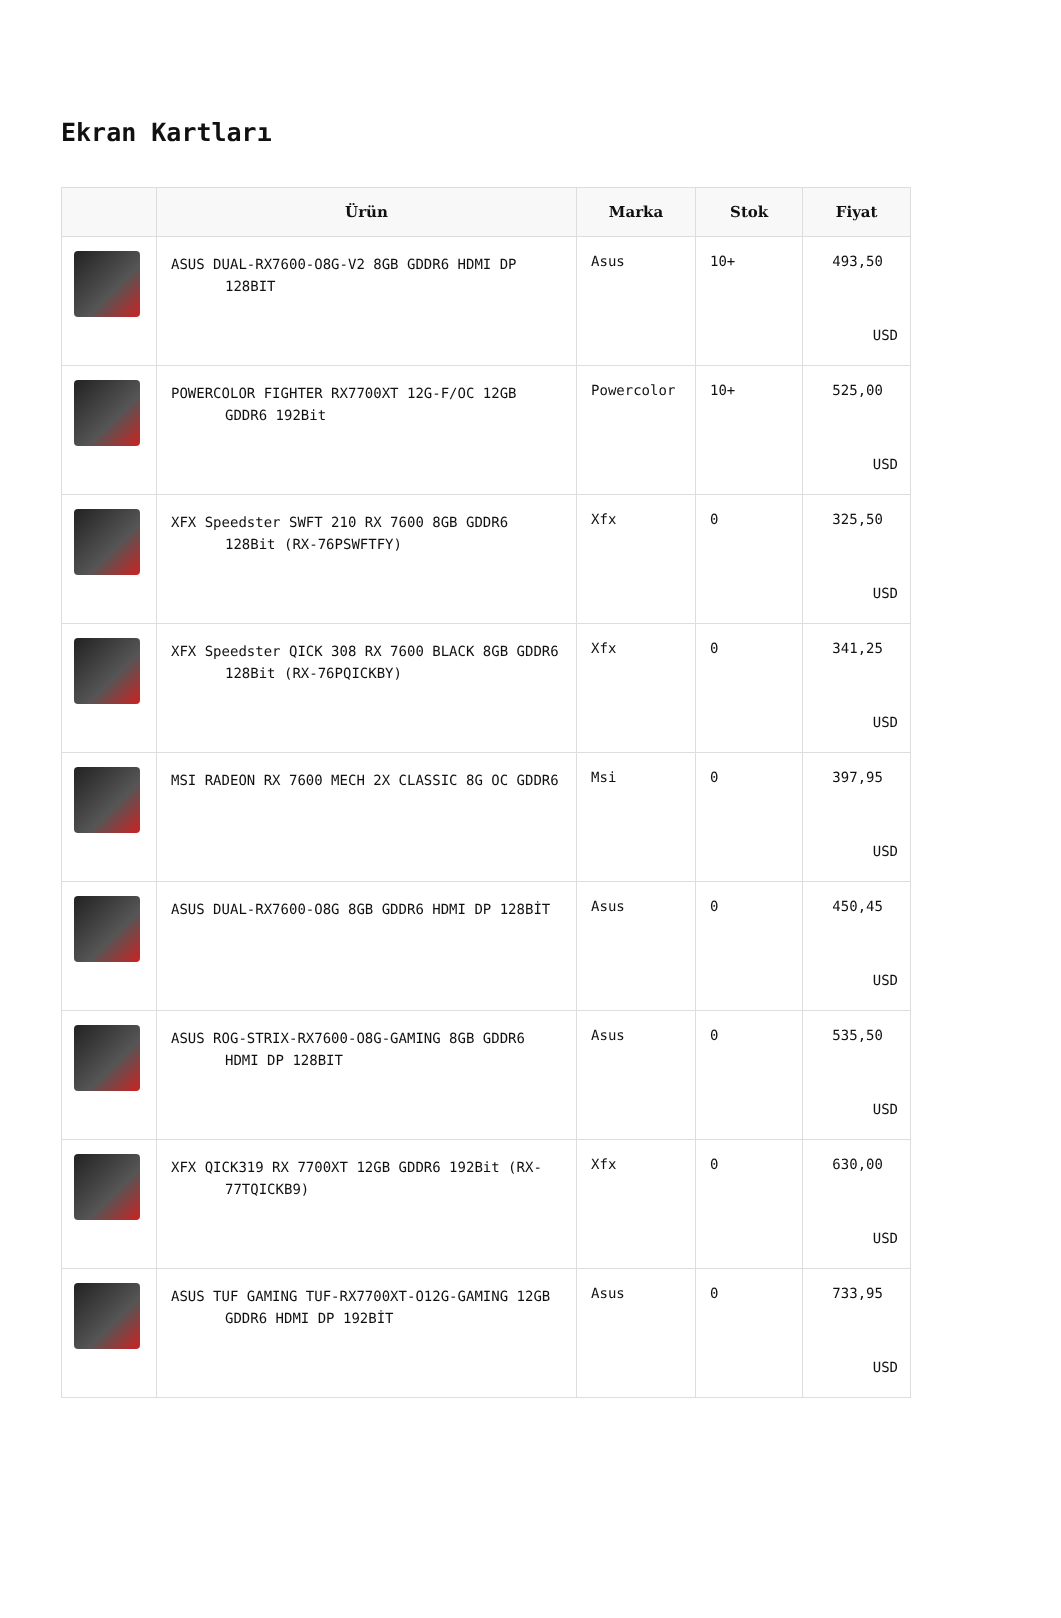Ekran Kartları
| | Ürün | Marka | Stok | Fiyat |
| --- | --- | --- | --- | --- |
| | ASUS DUAL-RX7600-O8G-V2 8GB GDDR6 HDMI DP 128BIT | Asus | 10+ | 493,50 USD |
| | POWERCOLOR FIGHTER RX7700XT 12G-F/OC 12GB GDDR6 192Bit | Powercolor | 10+ | 525,00 USD |
| | XFX Speedster SWFT 210 RX 7600 8GB GDDR6 128Bit (RX-76PSWFTFY) | Xfx | 0 | 325,50 USD |
| | XFX Speedster QICK 308 RX 7600 BLACK 8GB GDDR6 128Bit (RX-76PQICKBY) | Xfx | 0 | 341,25 USD |
| | MSI RADEON RX 7600 MECH 2X CLASSIC 8G OC GDDR6 | Msi | 0 | 397,95 USD |
| | ASUS DUAL-RX7600-O8G 8GB GDDR6 HDMI DP 128BİT | Asus | 0 | 450,45 USD |
| | ASUS ROG-STRIX-RX7600-O8G-GAMING 8GB GDDR6 HDMI DP 128BIT | Asus | 0 | 535,50 USD |
| | XFX QICK319 RX 7700XT 12GB GDDR6 192Bit (RX-77TQICKB9) | Xfx | 0 | 630,00 USD |
| | ASUS TUF GAMING TUF-RX7700XT-O12G-GAMING 12GB GDDR6 HDMI DP 192BİT | Asus | 0 | 733,95 USD |